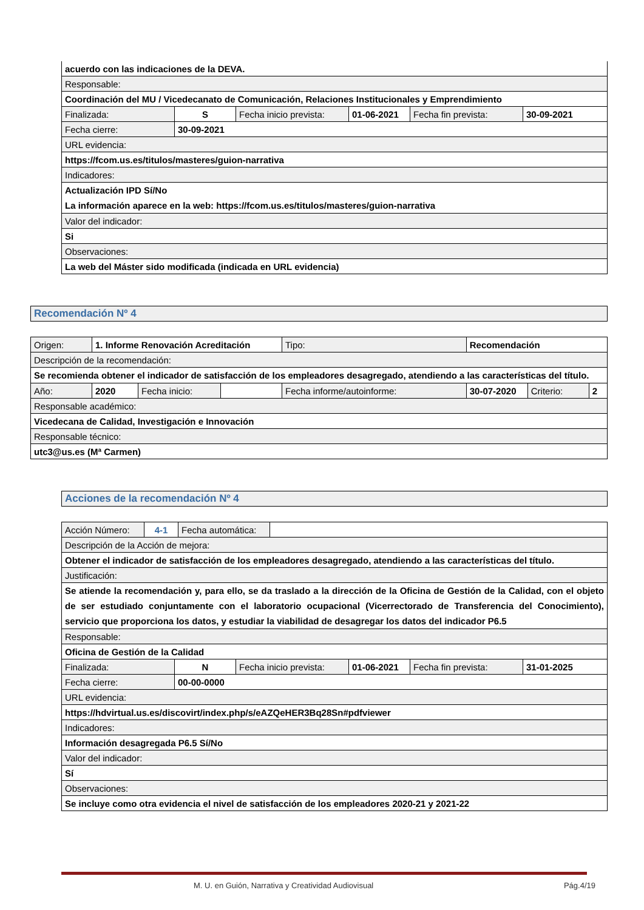| acuerdo con las indicaciones de la DEVA. | | | | | |
| Responsable: | | | | | |
| Coordinación del MU / Vicedecanato de Comunicación, Relaciones Institucionales y Emprendimiento | | | | | |
| Finalizada: | S | Fecha inicio prevista: | 01-06-2021 | Fecha fin prevista: | 30-09-2021 |
| Fecha cierre: | 30-09-2021 | | | | |
| URL evidencia: | | | | | |
| https://fcom.us.es/titulos/masteres/guion-narrativa | | | | | |
| Indicadores: | | | | | |
| Actualización IPD Sí/No La información aparece en la web: https://fcom.us.es/titulos/masteres/guion-narrativa | | | | | |
| Valor del indicador: | | | | | |
| Si | | | | | |
| Observaciones: | | | | | |
| La web del Máster sido modificada (indicada en URL evidencia) | | | | | |
Recomendación Nº 4
| Origen: | 1. Informe Renovación Acreditación | | | Tipo: | Recomendación | | |
| Descripción de la recomendación: | | | | | | | |
| Se recomienda obtener el indicador de satisfacción de los empleadores desagregado, atendiendo a las características del título. | | | | | | | |
| Año: | 2020 | Fecha inicio: | | Fecha informe/autoinforme: | 30-07-2020 | Criterio: | 2 |
| Responsable académico: | | | | | | | |
| Vicedecana de Calidad, Investigación e Innovación | | | | | | | |
| Responsable técnico: | | | | | | | |
| utc3@us.es (Mª Carmen) | | | | | | | |
Acciones de la recomendación Nº 4
| Acción Número: | 4-1 | Fecha automática: | |
| Descripción de la Acción de mejora: | | | |
| Obtener el indicador de satisfacción de los empleadores desagregado, atendiendo a las características del título. | | | |
| Justificación: | | | |
| Se atiende la recomendación y, para ello, se da traslado a la dirección de la Oficina de Gestión de la Calidad, con el objeto de ser estudiado conjuntamente con el laboratorio ocupacional (Vicerrectorado de Transferencia del Conocimiento), servicio que proporciona los datos, y estudiar la viabilidad de desagregar los datos del indicador P6.5 | | | |
| Responsable: | | | |
| Oficina de Gestión de la Calidad | | | |
| Finalizada: | N | Fecha inicio prevista: | 01-06-2021 | Fecha fin prevista: | 31-01-2025 |
| Fecha cierre: | 00-00-0000 | | | | |
| URL evidencia: | | | | | |
| https://hdvirtual.us.es/discovirt/index.php/s/eAZQeHER3Bq28Sn#pdfviewer | | | | | |
| Indicadores: | | | | | |
| Información desagregada P6.5 Sí/No | | | | | |
| Valor del indicador: | | | | | |
| Sí | | | | | |
| Observaciones: | | | | | |
| Se incluye como otra evidencia el nivel de satisfacción de los empleadores 2020-21 y 2021-22 | | | | | |
M. U. en Guión, Narrativa y Creatividad Audiovisual Pág.4/19